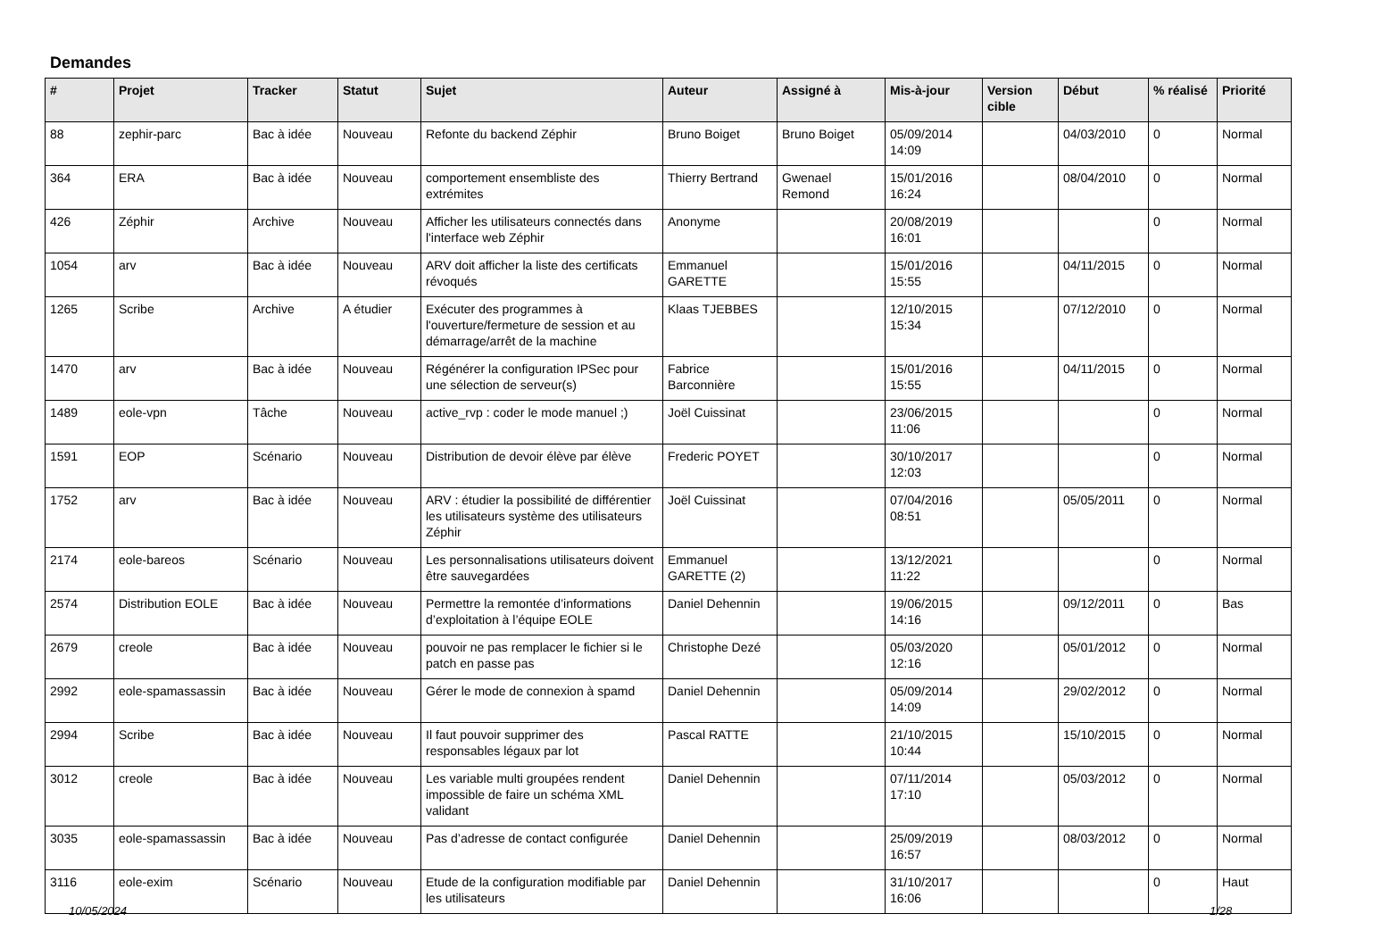Demandes
| # | Projet | Tracker | Statut | Sujet | Auteur | Assigné à | Mis-à-jour | Version cible | Début | % réalisé | Priorité |
| --- | --- | --- | --- | --- | --- | --- | --- | --- | --- | --- | --- |
| 88 | zephir-parc | Bac à idée | Nouveau | Refonte du backend Zéphir | Bruno Boiget | Bruno Boiget | 05/09/2014 14:09 | | 04/03/2010 | 0 | Normal |
| 364 | ERA | Bac à idée | Nouveau | comportement ensembliste des extrémites | Thierry Bertrand | Gwenael Remond | 15/01/2016 16:24 | | 08/04/2010 | 0 | Normal |
| 426 | Zéphir | Archive | Nouveau | Afficher les utilisateurs connectés dans l'interface web Zéphir | Anonyme | | 20/08/2019 16:01 | | | 0 | Normal |
| 1054 | arv | Bac à idée | Nouveau | ARV doit afficher la liste des certificats révoqués | Emmanuel GARETTE | | 15/01/2016 15:55 | | 04/11/2015 | 0 | Normal |
| 1265 | Scribe | Archive | A étudier | Exécuter des programmes à l'ouverture/fermeture de session et au démarrage/arrêt de la machine | Klaas TJEBBES | | 12/10/2015 15:34 | | 07/12/2010 | 0 | Normal |
| 1470 | arv | Bac à idée | Nouveau | Régénérer la configuration IPSec pour une sélection de serveur(s) | Fabrice Barconnière | | 15/01/2016 15:55 | | 04/11/2015 | 0 | Normal |
| 1489 | eole-vpn | Tâche | Nouveau | active_rvp : coder le mode manuel ;) | Joël Cuissinat | | 23/06/2015 11:06 | | | 0 | Normal |
| 1591 | EOP | Scénario | Nouveau | Distribution de devoir élève par élève | Frederic POYET | | 30/10/2017 12:03 | | | 0 | Normal |
| 1752 | arv | Bac à idée | Nouveau | ARV : étudier la possibilité de différentier les utilisateurs système des utilisateurs Zéphir | Joël Cuissinat | | 07/04/2016 08:51 | | 05/05/2011 | 0 | Normal |
| 2174 | eole-bareos | Scénario | Nouveau | Les personnalisations utilisateurs doivent être sauvegardées | Emmanuel GARETTE (2) | | 13/12/2021 11:22 | | | 0 | Normal |
| 2574 | Distribution EOLE | Bac à idée | Nouveau | Permettre la remontée d’informations d’exploitation à l’équipe EOLE | Daniel Dehennin | | 19/06/2015 14:16 | | 09/12/2011 | 0 | Bas |
| 2679 | creole | Bac à idée | Nouveau | pouvoir ne pas remplacer le fichier si le patch en passe pas | Christophe Dezé | | 05/03/2020 12:16 | | 05/01/2012 | 0 | Normal |
| 2992 | eole-spamassassin | Bac à idée | Nouveau | Gérer le mode de connexion à spamd | Daniel Dehennin | | 05/09/2014 14:09 | | 29/02/2012 | 0 | Normal |
| 2994 | Scribe | Bac à idée | Nouveau | Il faut pouvoir supprimer des responsables légaux par lot | Pascal RATTE | | 21/10/2015 10:44 | | 15/10/2015 | 0 | Normal |
| 3012 | creole | Bac à idée | Nouveau | Les variable multi groupées rendent impossible de faire un schéma XML validant | Daniel Dehennin | | 07/11/2014 17:10 | | 05/03/2012 | 0 | Normal |
| 3035 | eole-spamassassin | Bac à idée | Nouveau | Pas d’adresse de contact configurée | Daniel Dehennin | | 25/09/2019 16:57 | | 08/03/2012 | 0 | Normal |
| 3116 | eole-exim | Scénario | Nouveau | Etude de la configuration modifiable par les utilisateurs | Daniel Dehennin | | 31/10/2017 16:06 | | | 0 | Haut |
10/05/2024 1/28